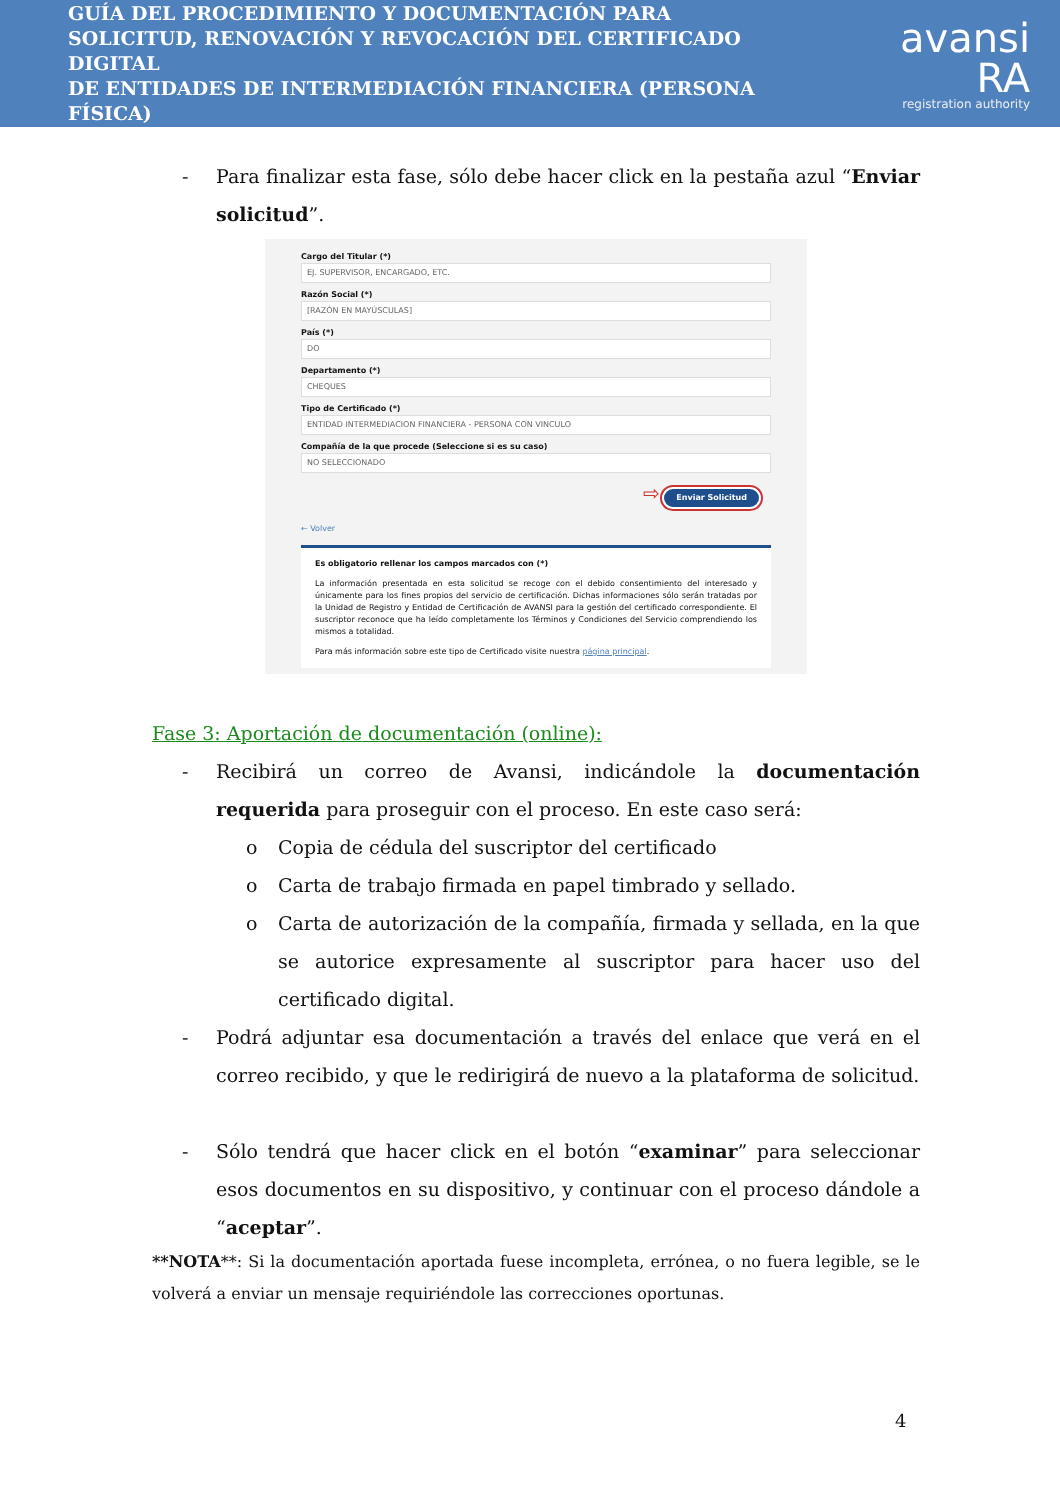GUÍA DEL PROCEDIMIENTO Y DOCUMENTACIÓN PARA
SOLICITUD, RENOVACIÓN Y REVOCACIÓN DEL CERTIFICADO DIGITAL
DE ENTIDADES DE INTERMEDIACIÓN FINANCIERA (PERSONA FÍSICA)
avansi RA
registration authority
- Para finalizar esta fase, sólo debe hacer click en la pestaña azul “Enviar solicitud”.
Cargo del Titular (*)
EJ. SUPERVISOR, ENCARGADO, ETC.
Razón Social (*)
[RAZÓN EN MAYÚSCULAS]
País (*)
DO
Departamento (*)
CHEQUES
Tipo de Certificado (*)
ENTIDAD INTERMEDIACION FINANCIERA - PERSONA CON VINCULO
Compañía de la que procede (Seleccione si es su caso)
NO SELECCIONADO
⇨ Enviar Solicitud
← Volver
Es obligatorio rellenar los campos marcados con (*)
La información presentada en esta solicitud se recoge con el debido consentimiento del interesado y únicamente para los fines propios del servicio de certificación. Dichas informaciones sólo serán tratadas por la Unidad de Registro y Entidad de Certificación de AVANSI para la gestión del certificado correspondiente. El suscriptor reconoce que ha leído completamente los Términos y Condiciones del Servicio comprendiendo los mismos a totalidad.
Para más información sobre este tipo de Certificado visite nuestra página principal.
Fase 3: Aportación de documentación (online):
- Recibirá un correo de Avansi, indicándole la documentación requerida para proseguir con el proceso. En este caso será:
o Copia de cédula del suscriptor del certificado
o Carta de trabajo firmada en papel timbrado y sellado.
o Carta de autorización de la compañía, firmada y sellada, en la que se autorice expresamente al suscriptor para hacer uso del certificado digital.
- Podrá adjuntar esa documentación a través del enlace que verá en el correo recibido, y que le redirigirá de nuevo a la plataforma de solicitud.
- Sólo tendrá que hacer click en el botón “examinar” para seleccionar esos documentos en su dispositivo, y continuar con el proceso dándole a “aceptar”.
**NOTA**: Si la documentación aportada fuese incompleta, errónea, o no fuera legible, se le volverá a enviar un mensaje requiriéndole las correcciones oportunas.
4